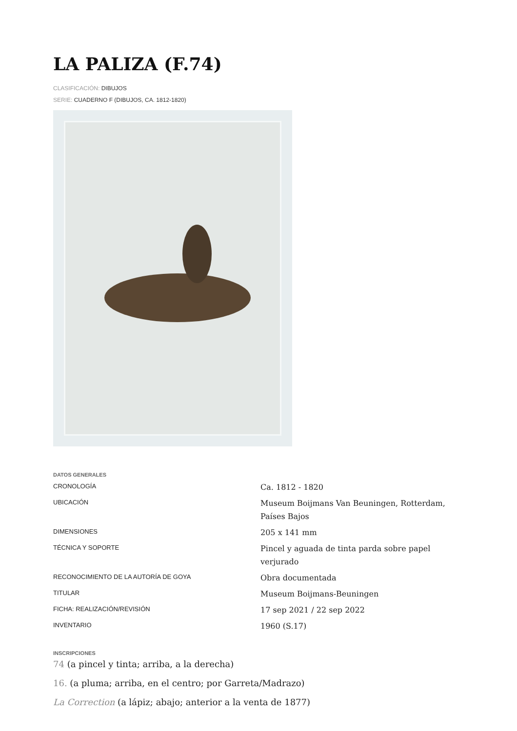LA PALIZA (F.74)
CLASIFICACIÓN: DIBUJOS
SERIE: CUADERNO F (DIBUJOS, CA. 1812-1820)
DATOS GENERALES
| CRONOLOGÍA | Ca. 1812 - 1820 |
| UBICACIÓN | Museum Boijmans Van Beuningen, Rotterdam, Países Bajos |
| DIMENSIONES | 205 x 141 mm |
| TÉCNICA Y SOPORTE | Pincel y aguada de tinta parda sobre papel verjurado |
| RECONOCIMIENTO DE LA AUTORÍA DE GOYA | Obra documentada |
| TITULAR | Museum Boijmans-Beuningen |
| FICHA: REALIZACIÓN/REVISIÓN | 17 sep 2021 / 22 sep 2022 |
| INVENTARIO | 1960 (S.17) |
INSCRIPCIONES
74 (a pincel y tinta; arriba, a la derecha)
16. (a pluma; arriba, en el centro; por Garreta/Madrazo)
La Correction (a lápiz; abajo; anterior a la venta de 1877)